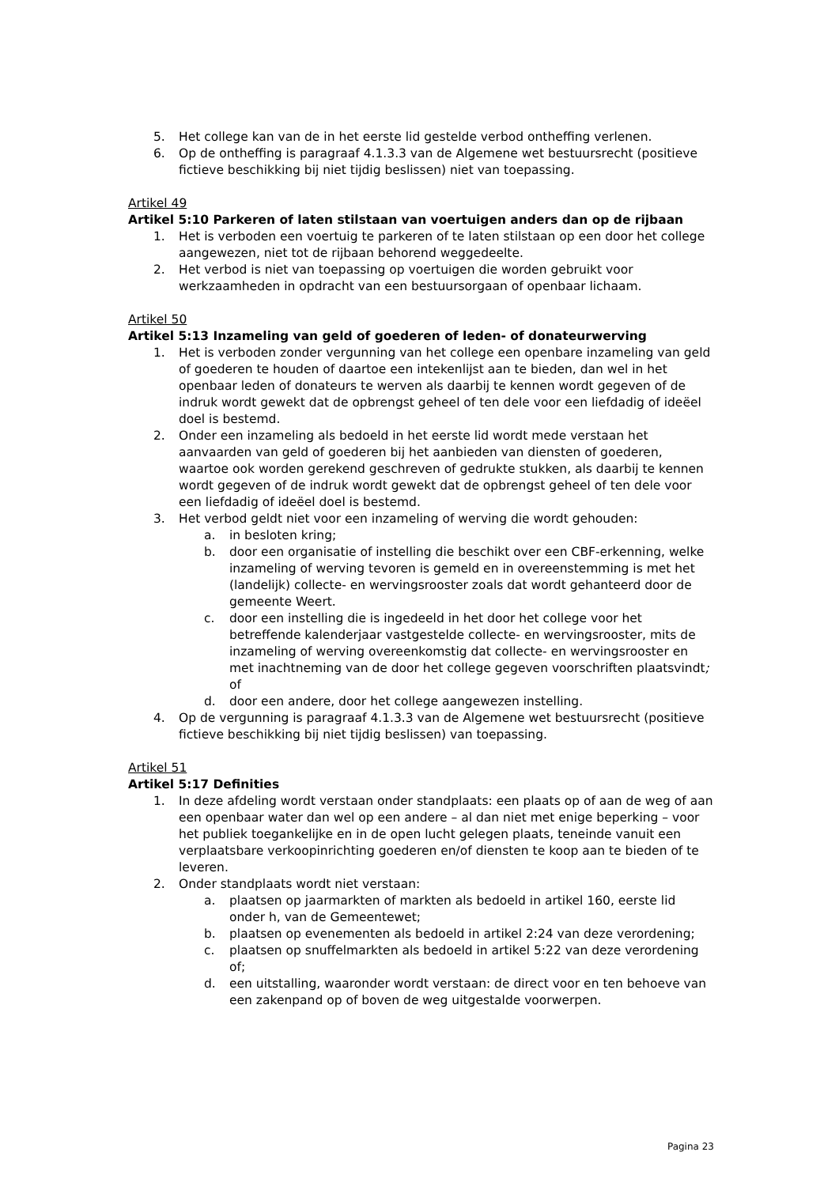5. Het college kan van de in het eerste lid gestelde verbod ontheffing verlenen.
6. Op de ontheffing is paragraaf 4.1.3.3 van de Algemene wet bestuursrecht (positieve fictieve beschikking bij niet tijdig beslissen) niet van toepassing.
Artikel 49
Artikel 5:10 Parkeren of laten stilstaan van voertuigen anders dan op de rijbaan
1. Het is verboden een voertuig te parkeren of te laten stilstaan op een door het college aangewezen, niet tot de rijbaan behorend weggedeelte.
2. Het verbod is niet van toepassing op voertuigen die worden gebruikt voor werkzaamheden in opdracht van een bestuursorgaan of openbaar lichaam.
Artikel 50
Artikel 5:13 Inzameling van geld of goederen of leden- of donateurwerving
1. Het is verboden zonder vergunning van het college een openbare inzameling van geld of goederen te houden of daartoe een intekenlijst aan te bieden, dan wel in het openbaar leden of donateurs te werven als daarbij te kennen wordt gegeven of de indruk wordt gewekt dat de opbrengst geheel of ten dele voor een liefdadig of ideëel doel is bestemd.
2. Onder een inzameling als bedoeld in het eerste lid wordt mede verstaan het aanvaarden van geld of goederen bij het aanbieden van diensten of goederen, waartoe ook worden gerekend geschreven of gedrukte stukken, als daarbij te kennen wordt gegeven of de indruk wordt gewekt dat de opbrengst geheel of ten dele voor een liefdadig of ideëel doel is bestemd.
3. Het verbod geldt niet voor een inzameling of werving die wordt gehouden:
a. in besloten kring;
b. door een organisatie of instelling die beschikt over een CBF-erkenning, welke inzameling of werving tevoren is gemeld en in overeenstemming is met het (landelijk) collecte- en wervingsrooster zoals dat wordt gehanteerd door de gemeente Weert.
c. door een instelling die is ingedeeld in het door het college voor het betreffende kalenderjaar vastgestelde collecte- en wervingsrooster, mits de inzameling of werving overeenkomstig dat collecte- en wervingsrooster en met inachtneming van de door het college gegeven voorschriften plaatsvindt; of
d. door een andere, door het college aangewezen instelling.
4. Op de vergunning is paragraaf 4.1.3.3 van de Algemene wet bestuursrecht (positieve fictieve beschikking bij niet tijdig beslissen) van toepassing.
Artikel 51
Artikel 5:17 Definities
1. In deze afdeling wordt verstaan onder standplaats: een plaats op of aan de weg of aan een openbaar water dan wel op een andere – al dan niet met enige beperking – voor het publiek toegankelijke en in de open lucht gelegen plaats, teneinde vanuit een verplaatsbare verkoopinrichting goederen en/of diensten te koop aan te bieden of te leveren.
2. Onder standplaats wordt niet verstaan:
a. plaatsen op jaarmarkten of markten als bedoeld in artikel 160, eerste lid onder h, van de Gemeentewet;
b. plaatsen op evenementen als bedoeld in artikel 2:24 van deze verordening;
c. plaatsen op snuffelmarkten als bedoeld in artikel 5:22 van deze verordening of;
d. een uitstalling, waaronder wordt verstaan: de direct voor en ten behoeve van een zakenpand op of boven de weg uitgestalde voorwerpen.
Pagina 23